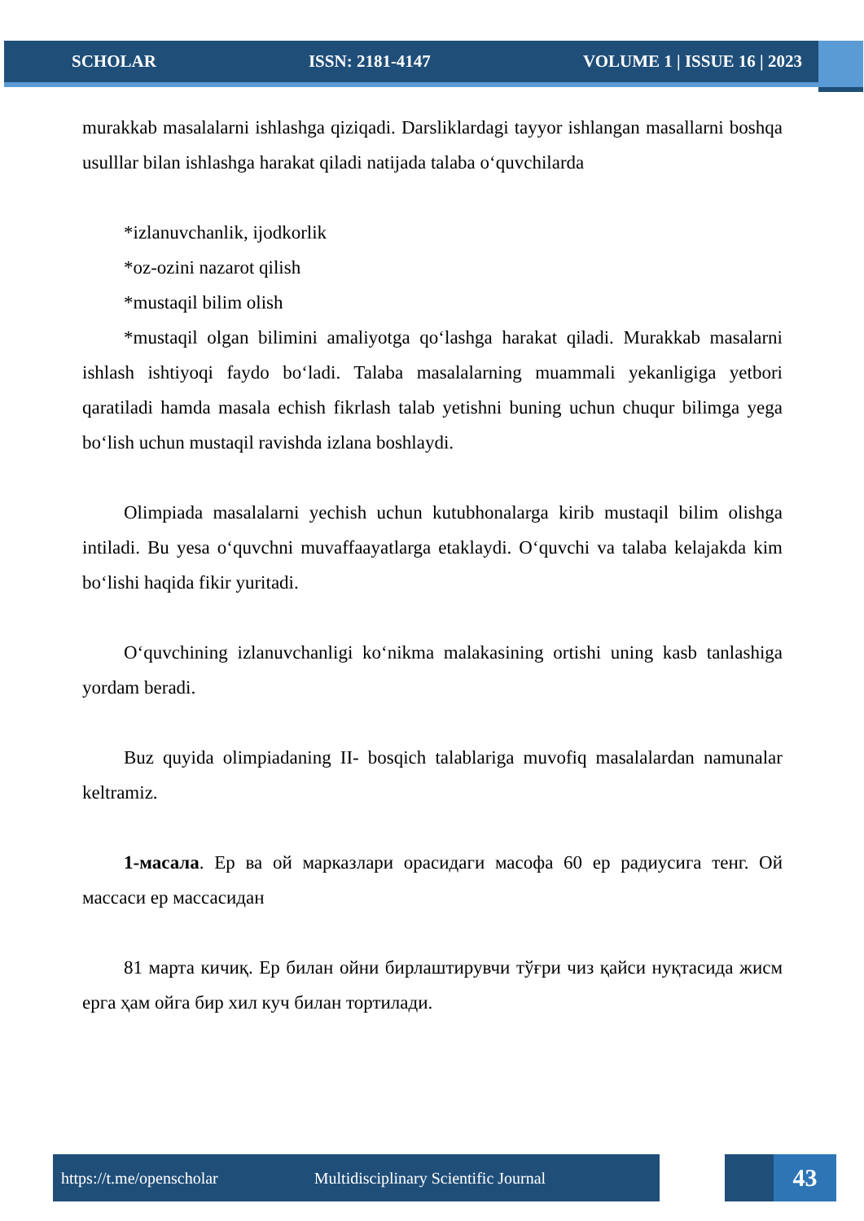SCHOLAR ISSN: 2181-4147 VOLUME 1 | ISSUE 16 | 2023
murakkab masalalarni ishlashga qiziqadi. Darsliklardagi tayyor ishlangan masallarni boshqa usulllar bilan ishlashga harakat qiladi natijada talaba o‘quvchilarda
*izlanuvchanlik, ijodkorlik
*oz-ozini nazarot qilish
*mustaqil bilim olish
*mustaqil olgan bilimini amaliyotga qo‘lashga harakat qiladi. Murakkab masalarni ishlash ishtiyoqi faydo bo‘ladi. Talaba masalalarning muammali yekanligiga yetbori qaratiladi hamda masala echish fikrlash talab yetishni buning uchun chuqur bilimga yega bo‘lish uchun mustaqil ravishda izlana boshlaydi.
Olimpiada masalalarni yechish uchun kutubhonalarga kirib mustaqil bilim olishga intiladi. Bu yesa o‘quvchni muvaffaayatlarga etaklaydi. O‘quvchi va talaba kelajakda kim bo‘lishi haqida fikir yuritadi.
O‘quvchining izlanuvchanligi ko‘nikma malakasining ortishi uning kasb tanlashiga yordam beradi.
Buz quyida olimpiadaning II- bosqich talablariga muvofiq masalalardan namunalar keltramiz.
1-масала. Ер ва ой марказлари орасидаги масофа 60 ер радиусига тенг. Ой массаси ер массасидан
81 марта кичиқ. Ер билан ойни бирлаштирувчи тўғри чиз қайси нуқтасида жисм ерга ҳам ойга бир хил куч билан тортилади.
https://t.me/openscholar Multidisciplinary Scientific Journal 43